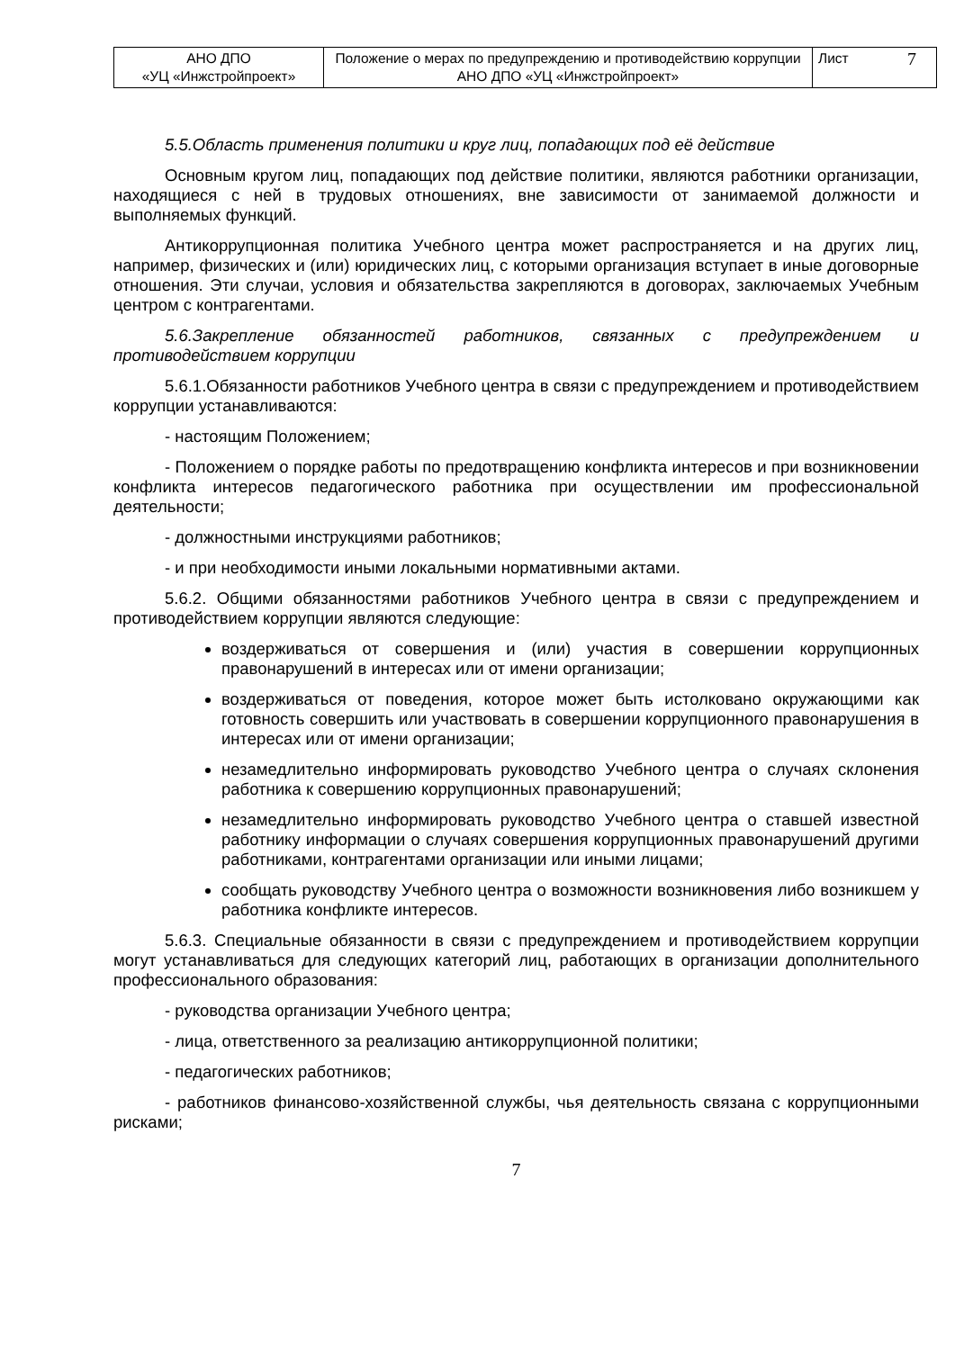| АНО ДПО «УЦ «Инжстройпроект» | Положение о мерах по предупреждению и противодействию коррупции АНО ДПО «УЦ «Инжстройпроект» | Лист 7 |
5.5.Область применения политики и круг лиц, попадающих под её действие
Основным кругом лиц, попадающих под действие политики, являются работники организации, находящиеся с ней в трудовых отношениях, вне зависимости от занимаемой должности и выполняемых функций.
Антикоррупционная политика Учебного центра может распространяется и на других лиц, например, физических и (или) юридических лиц, с которыми организация вступает в иные договорные отношения. Эти случаи, условия и обязательства закрепляются в договорах, заключаемых Учебным центром с контрагентами.
5.6.Закрепление обязанностей работников, связанных с предупреждением и противодействием коррупции
5.6.1.Обязанности работников Учебного центра в связи с предупреждением и противодействием коррупции устанавливаются:
- настоящим Положением;
- Положением о порядке работы по предотвращению конфликта интересов и при возникновении конфликта интересов педагогического работника при осуществлении им профессиональной деятельности;
- должностными инструкциями работников;
- и при необходимости иными локальными нормативными актами.
5.6.2. Общими обязанностями работников Учебного центра в связи с предупреждением и противодействием коррупции являются следующие:
воздерживаться от совершения и (или) участия в совершении коррупционных правонарушений в интересах или от имени организации;
воздерживаться от поведения, которое может быть истолковано окружающими как готовность совершить или участвовать в совершении коррупционного правонарушения в интересах или от имени организации;
незамедлительно информировать руководство Учебного центра о случаях склонения работника к совершению коррупционных правонарушений;
незамедлительно информировать руководство Учебного центра о ставшей известной работнику информации о случаях совершения коррупционных правонарушений другими работниками, контрагентами организации или иными лицами;
сообщать руководству Учебного центра о возможности возникновения либо возникшем у работника конфликте интересов.
5.6.3. Специальные обязанности в связи с предупреждением и противодействием коррупции могут устанавливаться для следующих категорий лиц, работающих в организации дополнительного профессионального образования:
- руководства организации Учебного центра;
- лица, ответственного за реализацию антикоррупционной политики;
- педагогических работников;
- работников финансово-хозяйственной службы, чья деятельность связана с коррупционными рисками;
7